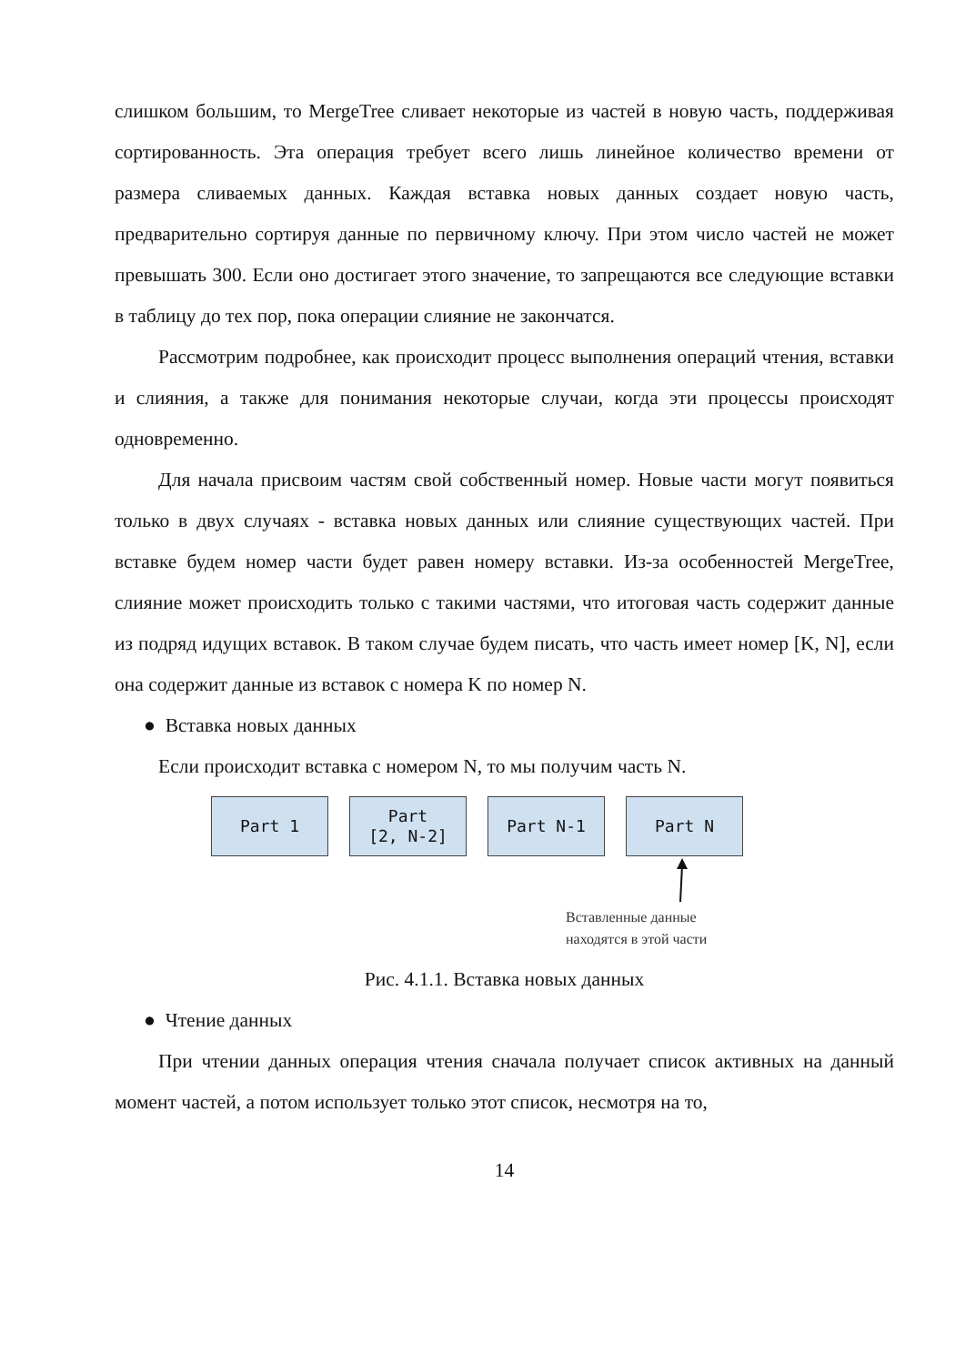слишком большим, то MergeTree сливает некоторые из частей в новую часть, поддерживая сортированность. Эта операция требует всего лишь линейное количество времени от размера сливаемых данных. Каждая вставка новых данных создает новую часть, предварительно сортируя данные по первичному ключу. При этом число частей не может превышать 300. Если оно достигает этого значение, то запрещаются все следующие вставки в таблицу до тех пор, пока операции слияние не закончатся.
Рассмотрим подробнее, как происходит процесс выполнения операций чтения, вставки и слияния, а также для понимания некоторые случаи, когда эти процессы происходят одновременно.
Для начала присвоим частям свой собственный номер. Новые части могут появиться только в двух случаях - вставка новых данных или слияние существующих частей. При вставке будем номер части будет равен номеру вставки. Из-за особенностей MergeTree, слияние может происходить только с такими частями, что итоговая часть содержит данные из подряд идущих вставок. В таком случае будем писать, что часть имеет номер [K, N], если она содержит данные из вставок с номера K по номер N.
● Вставка новых данных
Если происходит вставка с номером N, то мы получим часть N.
Part 1 Part
[2, N-2]
Part N-1 Part N
Вставленные данные
находятся в этой части
Рис. 4.1.1. Вставка новых данных
● Чтение данных
При чтении данных операция чтения сначала получает список активных на данный момент частей, а потом использует только этот список, несмотря на то,
14